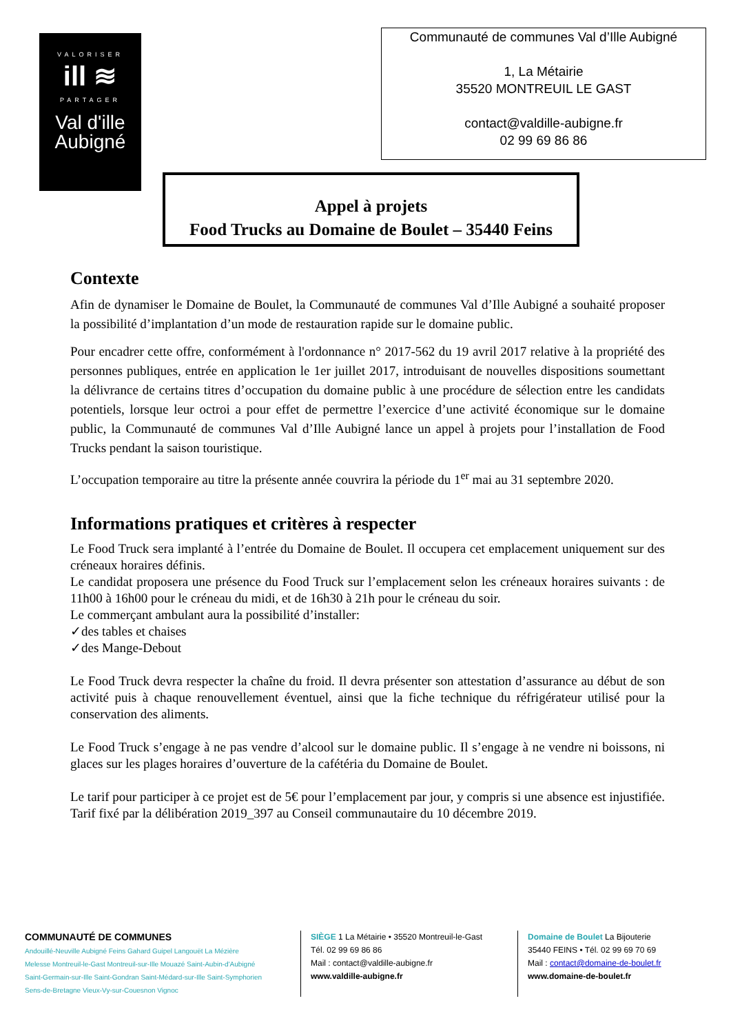VALORISER
ill ≋
PARTAGER
Val d'ille
Aubigné
Communauté de communes Val d’Ille Aubigné
1, La Métairie
35520 MONTREUIL LE GAST
contact@valdille-aubigne.fr
02 99 69 86 86
Appel à projets
Food Trucks au Domaine de Boulet – 35440 Feins
Contexte
Afin de dynamiser le Domaine de Boulet, la Communauté de communes Val d’Ille Aubigné a souhaité proposer la possibilité d’implantation d’un mode de restauration rapide sur le domaine public.
Pour encadrer cette offre, conformément à l'ordonnance n° 2017-562 du 19 avril 2017 relative à la propriété des personnes publiques, entrée en application le 1er juillet 2017, introduisant de nouvelles dispositions soumettant la délivrance de certains titres d’occupation du domaine public à une procédure de sélection entre les candidats potentiels, lorsque leur octroi a pour effet de permettre l’exercice d’une activité économique sur le domaine public, la Communauté de communes Val d’Ille Aubigné lance un appel à projets pour l’installation de Food Trucks pendant la saison touristique.
L’occupation temporaire au titre la présente année couvrira la période du 1<sup>er</sup> mai au 31 septembre 2020.
Informations pratiques et critères à respecter
Le Food Truck sera implanté à l’entrée du Domaine de Boulet. Il occupera cet emplacement uniquement sur des créneaux horaires définis.
Le candidat proposera une présence du Food Truck sur l’emplacement selon les créneaux horaires suivants : de 11h00 à 16h00 pour le créneau du midi, et de 16h30 à 21h pour le créneau du soir.
Le commerçant ambulant aura la possibilité d’installer:
✓des tables et chaises
✓des Mange-Debout
Le Food Truck devra respecter la chaîne du froid. Il devra présenter son attestation d’assurance au début de son activité puis à chaque renouvellement éventuel, ainsi que la fiche technique du réfrigérateur utilisé pour la conservation des aliments.
Le Food Truck s’engage à ne pas vendre d’alcool sur le domaine public. Il s’engage à ne vendre ni boissons, ni glaces sur les plages horaires d’ouverture de la cafétéria du Domaine de Boulet.
Le tarif pour participer à ce projet est de 5€ pour l’emplacement par jour, y compris si une absence est injustifiée. Tarif fixé par la délibération 2019_397 au Conseil communautaire du 10 décembre 2019.
COMMUNAUTÉ DE COMMUNES
Andouillé-Neuville Aubigné Feins Gahard Guipel Langouët La Mézière
Melesse Montreuil-le-Gast Montreuil-sur-Ille Mouazé Saint-Aubin-d'Aubigné
Saint-Germain-sur-Ille Saint-Gondran Saint-Médard-sur-Ille Saint-Symphorien
Sens-de-Bretagne Vieux-Vy-sur-Couesnon Vignoc
SIÈGE 1 La Métairie • 35520 Montreuil-le-Gast
Tél. 02 99 69 86 86
Mail : contact@valdille-aubigne.fr
www.valdille-aubigne.fr
Domaine de Boulet La Bijouterie
35440 FEINS • Tél. 02 99 69 70 69
Mail : contact@domaine-de-boulet.fr
www.domaine-de-boulet.fr